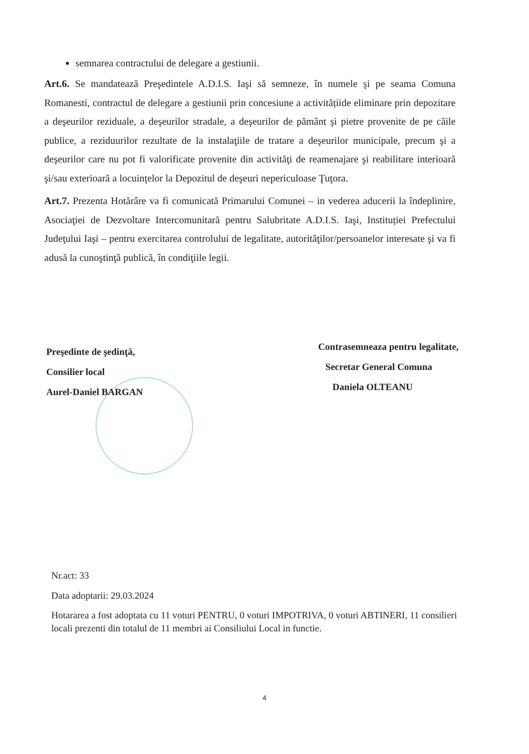semnarea contractului de delegare a gestiunii.
Art.6. Se mandatează Preşedintele A.D.I.S. Iaşi să semneze, în numele şi pe seama Comuna Romanesti, contractul de delegare a gestiunii prin concesiune a activitățiide eliminare prin depozitare a deşeurilor reziduale, a deşeurilor stradale, a deşeurilor de pământ şi pietre provenite de pe căile publice, a reziduurilor rezultate de la instalaţiile de tratare a deşeurilor municipale, precum şi a deşeurilor care nu pot fi valorificate provenite din activităţi de reamenajare şi reabilitare interioară şi/sau exterioară a locuinţelor la Depozitul de deşeuri nepericuloase Ţuţora.
Art.7. Prezenta Hotărâre va fi comunicată Primarului Comunei – in vederea aducerii la îndeplinire, Asociaţiei de Dezvoltare Intercomunitară pentru Salubritate A.D.I.S. Iaşi, Instituției Prefectului Judeţului Iaşi – pentru exercitarea controlului de legalitate, autorităţilor/persoanelor interesate şi va fi adusă la cunoştinţă publică, în condiţiile legii.
Preşedinte de şedinţă,
Consilier local
Aurel-Daniel BARGAN
Contrasemneaza pentru legalitate,
Secretar General Comuna
Daniela OLTEANU
Nr.act: 33
Data adoptarii: 29.03.2024
Hotararea a fost adoptata cu 11 voturi PENTRU, 0 voturi IMPOTRIVA, 0 voturi ABTINERI, 11 consilieri locali prezenti din totalul de 11 membri ai Consiliului Local in functie.
4